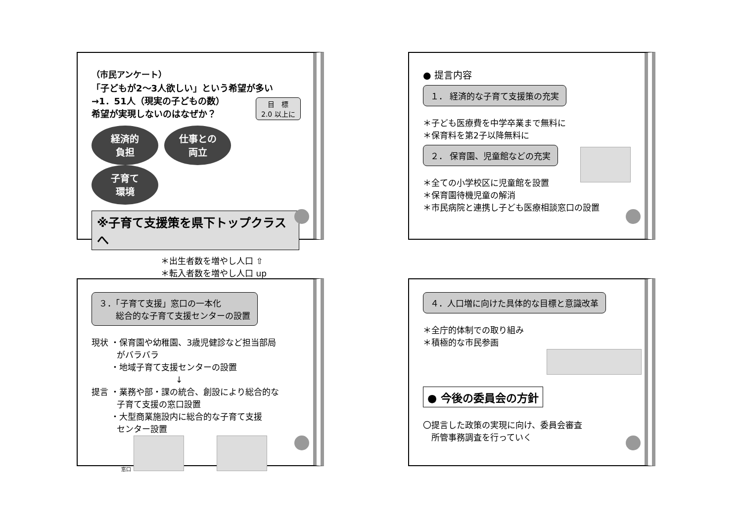（市民アンケート）
「子どもが2～3人欲しい」という希望が多い
→1．51人（現実の子どもの数）
希望が実現しないのはなぜか？
目　標
2.0 以上に
経済的
負担 仕事との
両立 子育て
環境
※子育て支援策を県下トップクラスへ
＊出生者数を増やし人口 ⇧
＊転入者数を増やし人口 up
● 提言内容
１． 経済的な子育て支援策の充実
＊子ども医療費を中学卒業まで無料に
＊保育料を第2子以降無料に
２． 保育園、児童館などの充実
＊全ての小学校区に児童館を設置
＊保育園待機児童の解消
＊市民病院と連携し子ども医療相談窓口の設置
３．「子育て支援」窓口の一本化
　　総合的な子育て支援センターの設置
現状 ・保育園や幼稚園、3歳児健診など担当部局
　　　がバラバラ
　　 ・地域子育て支援センターの設置
　　　　　　　　　　↓
提言 ・業務や部・課の統合、創設により総合的な
　　　子育て支援の窓口設置
　　 ・大型商業施設内に総合的な子育て支援
　　　センター設置
窓口
４．人口増に向けた具体的な目標と意識改革
＊全庁的体制での取り組み
＊積極的な市民参画
● 今後の委員会の方針
〇提言した政策の実現に向け、委員会審査
　所管事務調査を行っていく